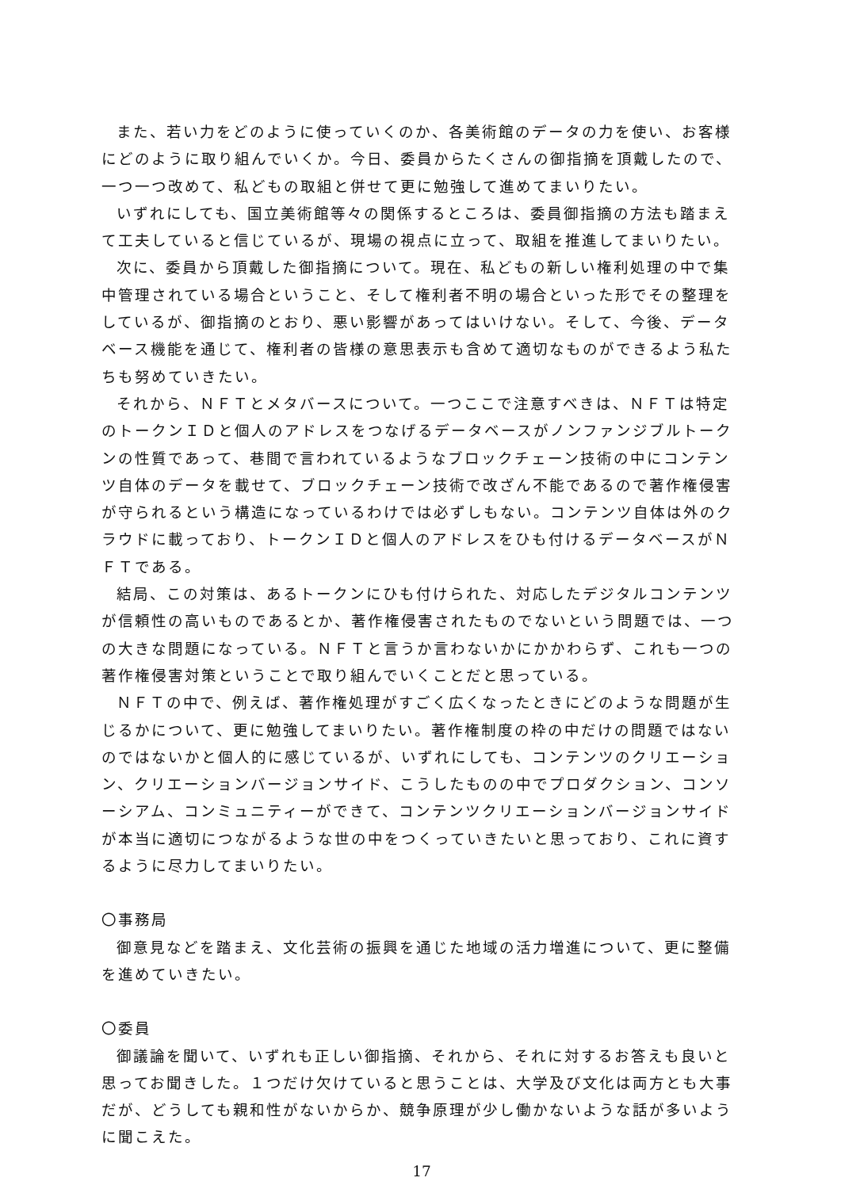また、若い力をどのように使っていくのか、各美術館のデータの力を使い、お客様にどのように取り組んでいくか。今日、委員からたくさんの御指摘を頂戴したので、一つ一つ改めて、私どもの取組と併せて更に勉強して進めてまいりたい。
いずれにしても、国立美術館等々の関係するところは、委員御指摘の方法も踏まえて工夫していると信じているが、現場の視点に立って、取組を推進してまいりたい。
次に、委員から頂戴した御指摘について。現在、私どもの新しい権利処理の中で集中管理されている場合ということ、そして権利者不明の場合といった形でその整理をしているが、御指摘のとおり、悪い影響があってはいけない。そして、今後、データベース機能を通じて、権利者の皆様の意思表示も含めて適切なものができるよう私たちも努めていきたい。
それから、ＮＦＴとメタバースについて。一つここで注意すべきは、ＮＦＴは特定のトークンＩＤと個人のアドレスをつなげるデータベースがノンファンジブルトークンの性質であって、巷間で言われているようなブロックチェーン技術の中にコンテンツ自体のデータを載せて、ブロックチェーン技術で改ざん不能であるので著作権侵害が守られるという構造になっているわけでは必ずしもない。コンテンツ自体は外のクラウドに載っており、トークンＩＤと個人のアドレスをひも付けるデータベースがＮＦＴである。
結局、この対策は、あるトークンにひも付けられた、対応したデジタルコンテンツが信頼性の高いものであるとか、著作権侵害されたものでないという問題では、一つの大きな問題になっている。ＮＦＴと言うか言わないかにかかわらず、これも一つの著作権侵害対策ということで取り組んでいくことだと思っている。
ＮＦＴの中で、例えば、著作権処理がすごく広くなったときにどのような問題が生じるかについて、更に勉強してまいりたい。著作権制度の枠の中だけの問題ではないのではないかと個人的に感じているが、いずれにしても、コンテンツのクリエーション、クリエーションバージョンサイド、こうしたものの中でプロダクション、コンソーシアム、コンミュニティーができて、コンテンツクリエーションバージョンサイドが本当に適切につながるような世の中をつくっていきたいと思っており、これに資するように尽力してまいりたい。
〇事務局
御意見などを踏まえ、文化芸術の振興を通じた地域の活力増進について、更に整備を進めていきたい。
〇委員
御議論を聞いて、いずれも正しい御指摘、それから、それに対するお答えも良いと思ってお聞きした。１つだけ欠けていると思うことは、大学及び文化は両方とも大事だが、どうしても親和性がないからか、競争原理が少し働かないような話が多いように聞こえた。
17